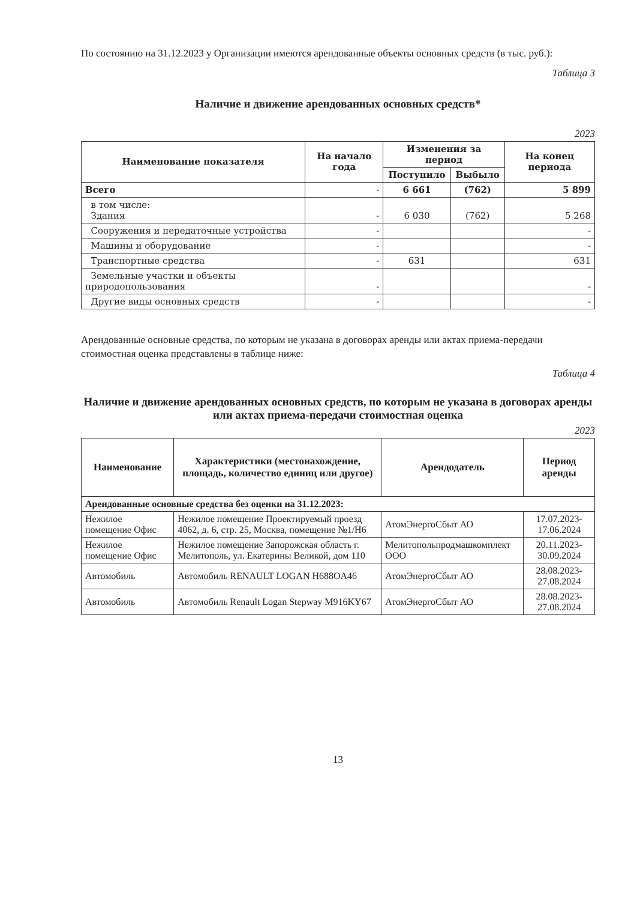По состоянию на 31.12.2023 у Организации имеются арендованные объекты основных средств (в тыс. руб.):
Таблица 3
Наличие и движение арендованных основных средств*
2023
| Наименование показателя | На начало года | Изменения за период | | На конец периода |
| --- | --- | --- | --- | --- |
| | | Поступило | Выбыло | |
| Всего | - | 6 661 | (762) | 5 899 |
| в том числе: Здания | - | 6 030 | (762) | 5 268 |
| Сооружения и передаточные устройства | - | | | - |
| Машины и оборудование | - | | | - |
| Транспортные средства | - | 631 | | 631 |
| Земельные участки и объекты природопользования | - | | | - |
| Другие виды основных средств | - | | | - |
Арендованные основные средства, по которым не указана в договорах аренды или актах приема-передачи стоимостная оценка представлены в таблице ниже:
Таблица 4
Наличие и движение арендованных основных средств, по которым не указана в договорах аренды или актах приема-передачи стоимостная оценка
2023
| Наименование | Характеристики (местонахождение, площадь, количество единиц или другое) | Арендодатель | Период аренды |
| --- | --- | --- | --- |
| Арендованные основные средства без оценки на 31.12.2023: | | | |
| Нежилое помещение Офис | Нежилое помещение Проектируемый проезд 4062, д. 6, стр. 25, Москва, помещение №1/Н6 | АтомЭнергоСбыт АО | 17.07.2023-17.06.2024 |
| Нежилое помещение Офис | Нежилое помещение Запорожская область г. Мелитополь, ул. Екатерины Великой, дом 110 | Мелитопольпродмашкомплект ООО | 20.11.2023-30.09.2024 |
| Автомобиль | Автомобиль RENAULT LOGAN H688OA46 | АтомЭнергоСбыт АО | 28.08.2023-27.08.2024 |
| Автомобиль | Автомобиль Renault Logan Stepway M916KY67 | АтомЭнергоСбыт АО | 28.08.2023-27.08.2024 |
13